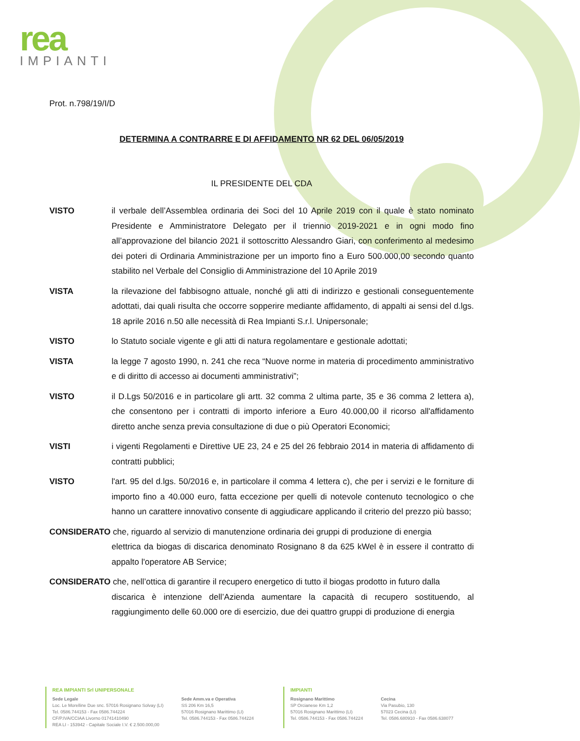rea
IMPIANTI
Prot. n.798/19/I/D
DETERMINA A CONTRARRE E DI AFFIDAMENTO NR 62 DEL 06/05/2019
IL PRESIDENTE DEL CDA
VISTO il verbale dell’Assemblea ordinaria dei Soci del 10 Aprile 2019 con il quale è stato nominato Presidente e Amministratore Delegato per il triennio 2019-2021 e in ogni modo fino all’approvazione del bilancio 2021 il sottoscritto Alessandro Giari, con conferimento al medesimo dei poteri di Ordinaria Amministrazione per un importo fino a Euro 500.000,00 secondo quanto stabilito nel Verbale del Consiglio di Amministrazione del 10 Aprile 2019
VISTA la rilevazione del fabbisogno attuale, nonché gli atti di indirizzo e gestionali conseguentemente adottati, dai quali risulta che occorre sopperire mediante affidamento, di appalti ai sensi del d.lgs. 18 aprile 2016 n.50 alle necessità di Rea Impianti S.r.l. Unipersonale;
VISTO lo Statuto sociale vigente e gli atti di natura regolamentare e gestionale adottati;
VISTA la legge 7 agosto 1990, n. 241 che reca “Nuove norme in materia di procedimento amministrativo e di diritto di accesso ai documenti amministrativi”;
VISTO il D.Lgs 50/2016 e in particolare gli artt. 32 comma 2 ultima parte, 35 e 36 comma 2 lettera a), che consentono per i contratti di importo inferiore a Euro 40.000,00 il ricorso all'affidamento diretto anche senza previa consultazione di due o più Operatori Economici;
VISTI i vigenti Regolamenti e Direttive UE 23, 24 e 25 del 26 febbraio 2014 in materia di affidamento di contratti pubblici;
VISTO l'art. 95 del d.lgs. 50/2016 e, in particolare il comma 4 lettera c), che per i servizi e le forniture di importo fino a 40.000 euro, fatta eccezione per quelli di notevole contenuto tecnologico o che hanno un carattere innovativo consente di aggiudicare applicando il criterio del prezzo più basso;
CONSIDERATO che, riguardo al servizio di manutenzione ordinaria dei gruppi di produzione di energia
elettrica da biogas di discarica denominato Rosignano 8 da 625 kWel è in essere il contratto di appalto l'operatore AB Service;
CONSIDERATO che, nell’ottica di garantire il recupero energetico di tutto il biogas prodotto in futuro dalla
discarica è intenzione dell’Azienda aumentare la capacità di recupero sostituendo, al raggiungimento delle 60.000 ore di esercizio, due dei quattro gruppi di produzione di energia
REA IMPIANTI Srl UNIPERSONALE
Sede Legale
Loc. Le Morelline Due snc. 57016 Rosignano Solvay (LI)
Tel. 0586.744153 - Fax 0586.744224
CF/P.IVA/CCIAA Livorno 01741410490
REA LI - 153942 - Capitale Sociale I.V. € 2.500.000,00
Sede Amm.va e Operativa
SS 206 Km 16,5
57016 Rosignano Marittimo (LI)
Tel. 0586.744153 - Fax 0586.744224
IMPIANTI
Rosignano Marittimo
SP Orcianese Km 1,2
57016 Rosignano Marittimo (LI)
Tel. 0586.744153 - Fax 0586.744224
Cecina
Via Pasubio, 130
57023 Cecina (LI)
Tel. 0586.680910 - Fax 0586.638077